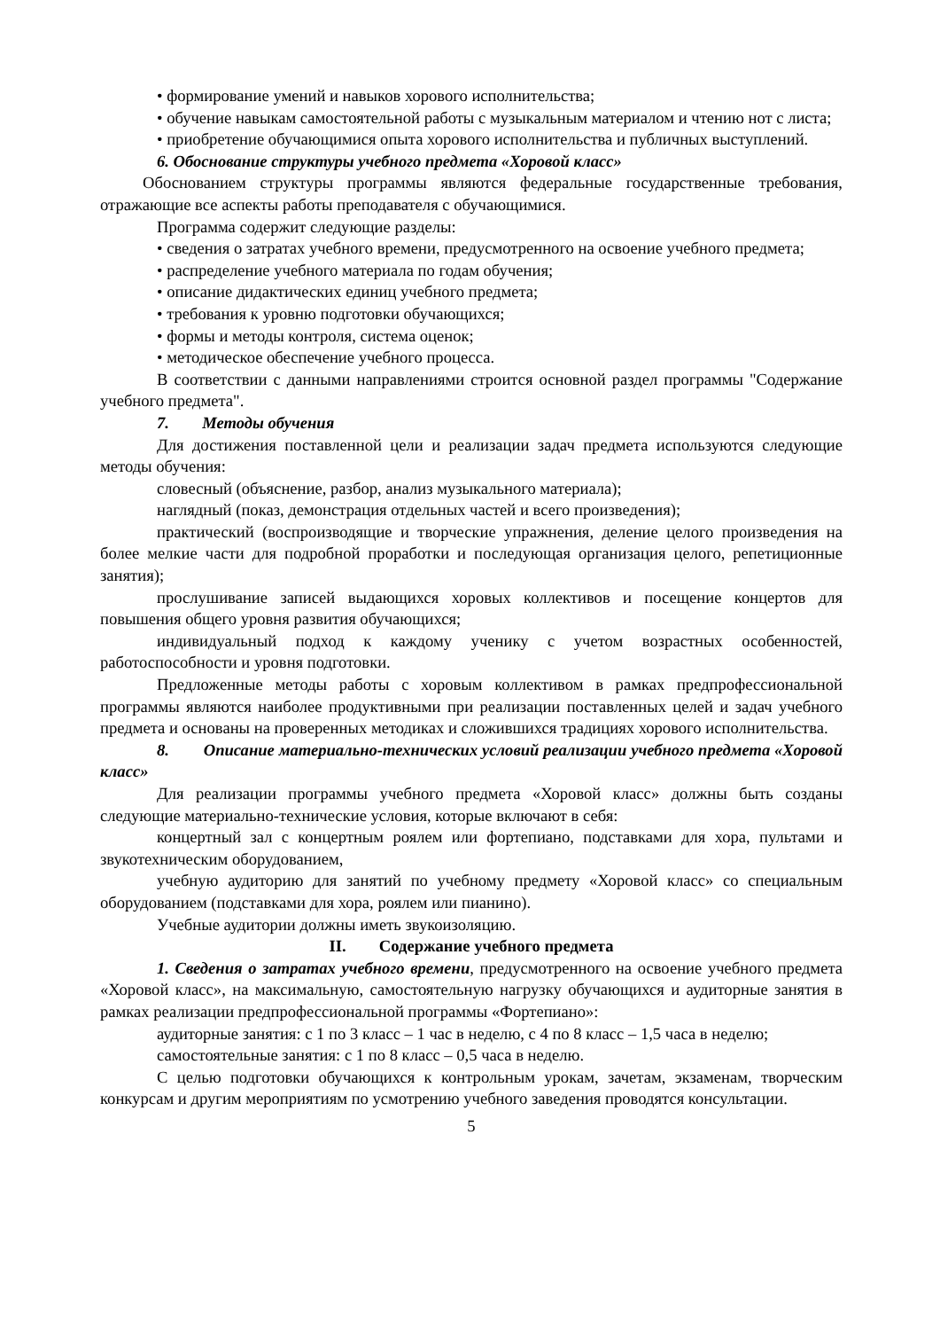• формирование умений и навыков хорового исполнительства;
• обучение навыкам самостоятельной работы с музыкальным материалом и чтению нот с листа;
• приобретение обучающимися опыта хорового исполнительства и публичных выступлений.
6. Обоснование структуры учебного предмета «Хоровой класс»
Обоснованием структуры программы являются федеральные государственные требования, отражающие все аспекты работы преподавателя с обучающимися.
Программа содержит следующие разделы:
• сведения о затратах учебного времени, предусмотренного на освоение учебного предмета;
• распределение учебного материала по годам обучения;
• описание дидактических единиц учебного предмета;
• требования к уровню подготовки обучающихся;
• формы и методы контроля, система оценок;
• методическое обеспечение учебного процесса.
В соответствии с данными направлениями строится основной раздел программы "Содержание учебного предмета".
7. Методы обучения
Для достижения поставленной цели и реализации задач предмета используются следующие методы обучения:
словесный (объяснение, разбор, анализ музыкального материала);
наглядный (показ, демонстрация отдельных частей и всего произведения);
практический (воспроизводящие и творческие упражнения, деление целого произведения на более мелкие части для подробной проработки и последующая организация целого, репетиционные занятия);
прослушивание записей выдающихся хоровых коллективов и посещение концертов для повышения общего уровня развития обучающихся;
индивидуальный подход к каждому ученику с учетом возрастных особенностей, работоспособности и уровня подготовки.
Предложенные методы работы с хоровым коллективом в рамках предпрофессиональной программы являются наиболее продуктивными при реализации поставленных целей и задач учебного предмета и основаны на проверенных методиках и сложившихся традициях хорового исполнительства.
8. Описание материально-технических условий реализации учебного предмета «Хоровой класс»
Для реализации программы учебного предмета «Хоровой класс» должны быть созданы следующие материально-технические условия, которые включают в себя:
концертный зал с концертным роялем или фортепиано, подставками для хора, пультами и звукотехническим оборудованием,
учебную аудиторию для занятий по учебному предмету «Хоровой класс» со специальным оборудованием (подставками для хора, роялем или пианино).
Учебные аудитории должны иметь звукоизоляцию.
II. Содержание учебного предмета
1. Сведения о затратах учебного времени, предусмотренного на освоение учебного предмета «Хоровой класс», на максимальную, самостоятельную нагрузку обучающихся и аудиторные занятия в рамках реализации предпрофессиональной программы «Фортепиано»:
аудиторные занятия: с 1 по 3 класс – 1 час в неделю, с 4 по 8 класс – 1,5 часа в неделю;
самостоятельные занятия: с 1 по 8 класс – 0,5 часа в неделю.
С целью подготовки обучающихся к контрольным урокам, зачетам, экзаменам, творческим конкурсам и другим мероприятиям по усмотрению учебного заведения проводятся консультации.
5